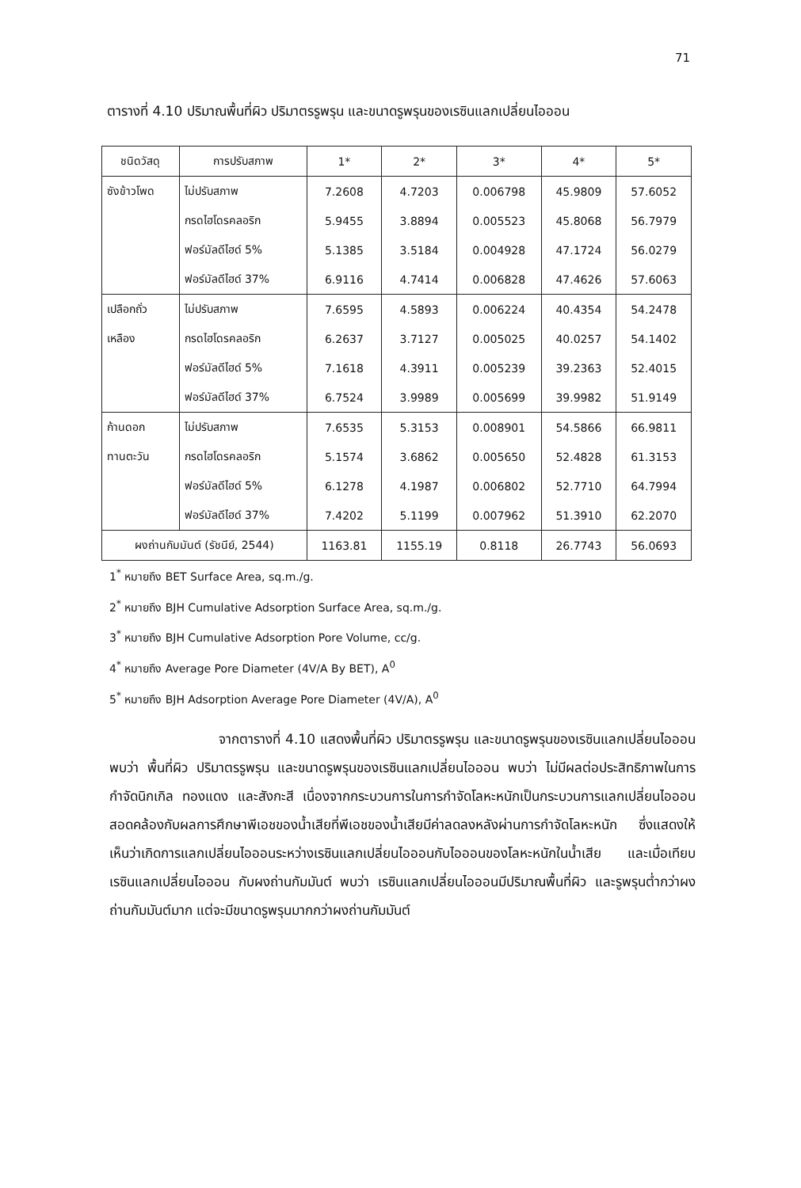71
ตารางที่ 4.10 ปริมาณพื้นที่ผิว ปริมาตรรูพรุน และขนาดรูพรุนของเรซินแลกเปลี่ยนไอออน
| ชนิดวัสดุ | การปรับสภาพ | 1* | 2* | 3* | 4* | 5* |
| --- | --- | --- | --- | --- | --- | --- |
| ซังข้าวโพด | ไม่ปรับสภาพ | 7.2608 | 4.7203 | 0.006798 | 45.9809 | 57.6052 |
| | กรดไฮโดรคลอริก | 5.9455 | 3.8894 | 0.005523 | 45.8068 | 56.7979 |
| | ฟอร์มัลดีไฮด์ 5% | 5.1385 | 3.5184 | 0.004928 | 47.1724 | 56.0279 |
| | ฟอร์มัลดีไฮด์ 37% | 6.9116 | 4.7414 | 0.006828 | 47.4626 | 57.6063 |
| เปลือกถั่ว | ไม่ปรับสภาพ | 7.6595 | 4.5893 | 0.006224 | 40.4354 | 54.2478 |
| เหลือง | กรดไฮโดรคลอริก | 6.2637 | 3.7127 | 0.005025 | 40.0257 | 54.1402 |
| | ฟอร์มัลดีไฮด์ 5% | 7.1618 | 4.3911 | 0.005239 | 39.2363 | 52.4015 |
| | ฟอร์มัลดีไฮด์ 37% | 6.7524 | 3.9989 | 0.005699 | 39.9982 | 51.9149 |
| ก้านดอก | ไม่ปรับสภาพ | 7.6535 | 5.3153 | 0.008901 | 54.5866 | 66.9811 |
| ทานตะวัน | กรดไฮโดรคลอริก | 5.1574 | 3.6862 | 0.005650 | 52.4828 | 61.3153 |
| | ฟอร์มัลดีไฮด์ 5% | 6.1278 | 4.1987 | 0.006802 | 52.7710 | 64.7994 |
| | ฟอร์มัลดีไฮด์ 37% | 7.4202 | 5.1199 | 0.007962 | 51.3910 | 62.2070 |
| ผงถ่านกัมมันต์ (รัชนีย์, 2544) | | 1163.81 | 1155.19 | 0.8118 | 26.7743 | 56.0693 |
1<sup>*</sup> หมายถึง BET Surface Area, sq.m./g.
2<sup>*</sup> หมายถึง BJH Cumulative Adsorption Surface Area, sq.m./g.
3<sup>*</sup> หมายถึง BJH Cumulative Adsorption Pore Volume, cc/g.
4<sup>*</sup> หมายถึง Average Pore Diameter (4V/A By BET), A<sup>0</sup>
5<sup>*</sup> หมายถึง BJH Adsorption Average Pore Diameter (4V/A), A<sup>0</sup>
จากตารางที่ 4.10 แสดงพื้นที่ผิว ปริมาตรรูพรุน และขนาดรูพรุนของเรซินแลกเปลี่ยนไอออน พบว่า พื้นที่ผิว ปริมาตรรูพรุน และขนาดรูพรุนของเรซินแลกเปลี่ยนไอออน พบว่า ไม่มีผลต่อประสิทธิภาพในการกำจัดนิกเกิล ทองแดง และสังกะสี เนื่องจากกระบวนการในการกำจัดโลหะหนักเป็นกระบวนการแลกเปลี่ยนไอออน สอดคล้องกับผลการศึกษาพีเอชของน้ำเสียที่พีเอชของน้ำเสียมีค่าลดลงหลังผ่านการกำจัดโลหะหนัก ซึ่งแสดงให้เห็นว่าเกิดการแลกเปลี่ยนไอออนระหว่างเรซินแลกเปลี่ยนไอออนกับไอออนของโลหะหนักในน้ำเสีย และเมื่อเทียบเรซินแลกเปลี่ยนไอออน กับผงถ่านกัมมันต์ พบว่า เรซินแลกเปลี่ยนไอออนมีปริมาณพื้นที่ผิว และรูพรุนต่ำกว่าผงถ่านกัมมันต์มาก แต่จะมีขนาดรูพรุนมากกว่าผงถ่านกัมมันต์